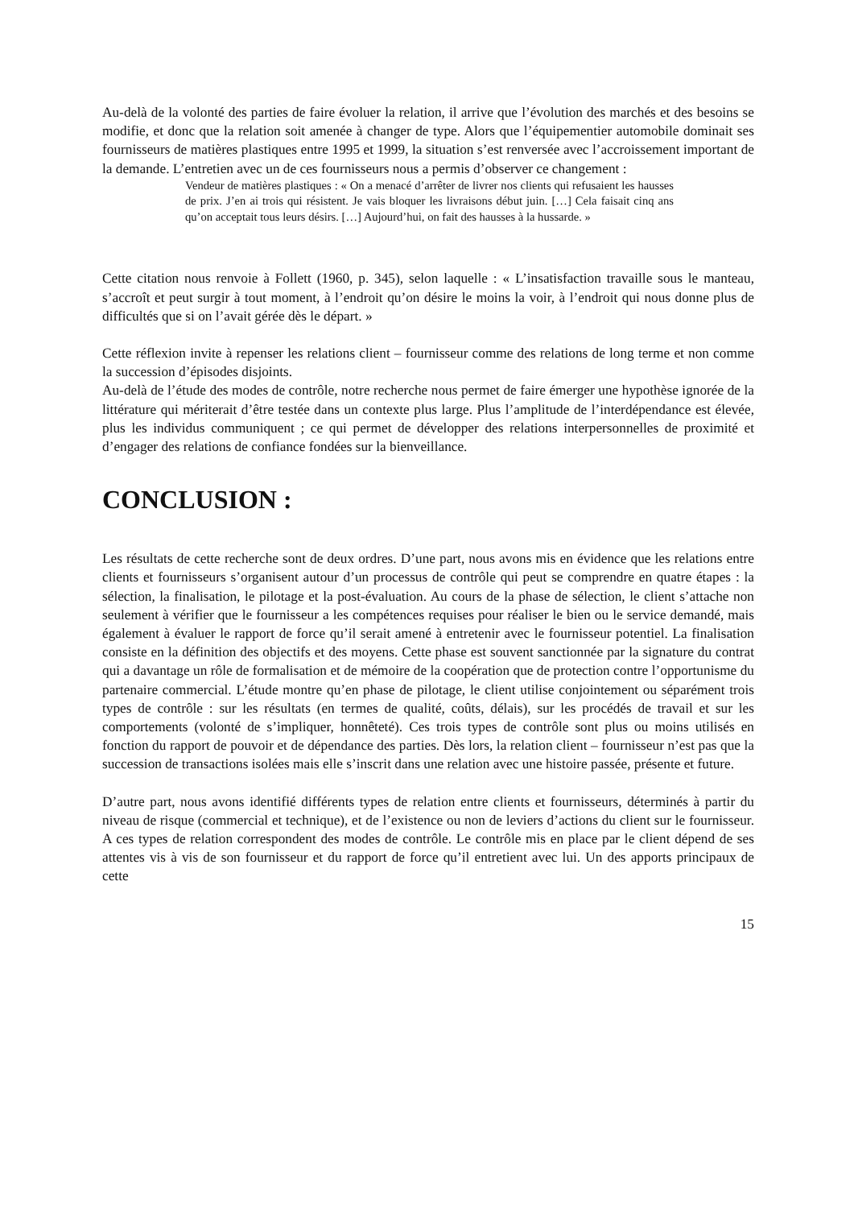Au-delà de la volonté des parties de faire évoluer la relation, il arrive que l’évolution des marchés et des besoins se modifie, et donc que la relation soit amenée à changer de type. Alors que l’équipementier automobile dominait ses fournisseurs de matières plastiques entre 1995 et 1999, la situation s’est renversée avec l’accroissement important de la demande. L’entretien avec un de ces fournisseurs nous a permis d’observer ce changement :
Vendeur de matières plastiques : « On a menacé d’arrêter de livrer nos clients qui refusaient les hausses de prix. J’en ai trois qui résistent. Je vais bloquer les livraisons début juin. […] Cela faisait cinq ans qu’on acceptait tous leurs désirs. […] Aujourd’hui, on fait des hausses à la hussarde. »
Cette citation nous renvoie à Follett (1960, p. 345), selon laquelle : « L’insatisfaction travaille sous le manteau, s’accroît et peut surgir à tout moment, à l’endroit qu’on désire le moins la voir, à l’endroit qui nous donne plus de difficultés que si on l’avait gérée dès le départ. »
Cette réflexion invite à repenser les relations client – fournisseur comme des relations de long terme et non comme la succession d’épisodes disjoints.
Au-delà de l’étude des modes de contrôle, notre recherche nous permet de faire émerger une hypothèse ignorée de la littérature qui mériterait d’être testée dans un contexte plus large. Plus l’amplitude de l’interdépendance est élevée, plus les individus communiquent ; ce qui permet de développer des relations interpersonnelles de proximité et d’engager des relations de confiance fondées sur la bienveillance.
CONCLUSION :
Les résultats de cette recherche sont de deux ordres. D’une part, nous avons mis en évidence que les relations entre clients et fournisseurs s’organisent autour d’un processus de contrôle qui peut se comprendre en quatre étapes : la sélection, la finalisation, le pilotage et la post-évaluation. Au cours de la phase de sélection, le client s’attache non seulement à vérifier que le fournisseur a les compétences requises pour réaliser le bien ou le service demandé, mais également à évaluer le rapport de force qu’il serait amené à entretenir avec le fournisseur potentiel. La finalisation consiste en la définition des objectifs et des moyens. Cette phase est souvent sanctionnée par la signature du contrat qui a davantage un rôle de formalisation et de mémoire de la coopération que de protection contre l’opportunisme du partenaire commercial. L’étude montre qu’en phase de pilotage, le client utilise conjointement ou séparément trois types de contrôle : sur les résultats (en termes de qualité, coûts, délais), sur les procédés de travail et sur les comportements (volonté de s’impliquer, honnêteté). Ces trois types de contrôle sont plus ou moins utilisés en fonction du rapport de pouvoir et de dépendance des parties. Dès lors, la relation client – fournisseur n’est pas que la succession de transactions isolées mais elle s’inscrit dans une relation avec une histoire passée, présente et future.
D’autre part, nous avons identifié différents types de relation entre clients et fournisseurs, déterminés à partir du niveau de risque (commercial et technique), et de l’existence ou non de leviers d’actions du client sur le fournisseur. A ces types de relation correspondent des modes de contrôle. Le contrôle mis en place par le client dépend de ses attentes vis à vis de son fournisseur et du rapport de force qu’il entretient avec lui. Un des apports principaux de cette
15